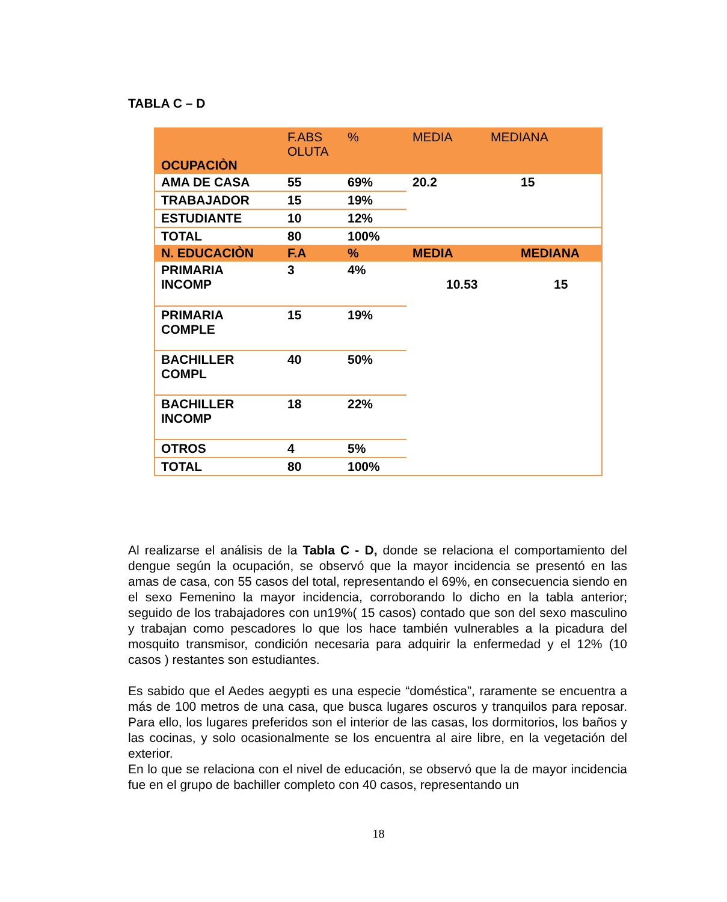TABLA C – D
| OCUPACIÒN | F.ABS OLUTA | % | MEDIA | MEDIANA |
| --- | --- | --- | --- | --- |
| AMA DE CASA | 55 | 69% | 20.2 | 15 |
| TRABAJADOR | 15 | 19% | | |
| ESTUDIANTE | 10 | 12% | | |
| TOTAL | 80 | 100% | | |
| N. EDUCACIÒN | F.A | % | MEDIA | MEDIANA |
| PRIMARIA INCOMP | 3 | 4% | 10.53 | 15 |
| PRIMARIA COMPLE | 15 | 19% | | |
| BACHILLER COMPL | 40 | 50% | | |
| BACHILLER INCOMP | 18 | 22% | | |
| OTROS | 4 | 5% | | |
| TOTAL | 80 | 100% | | |
Al realizarse el análisis de la Tabla C - D, donde se relaciona el comportamiento del dengue según la ocupación, se observó que la mayor incidencia se presentó en las amas de casa, con 55 casos del total, representando el 69%, en consecuencia siendo en el sexo Femenino la mayor incidencia, corroborando lo dicho en la tabla anterior; seguido de los trabajadores con un19%( 15 casos) contado que son del sexo masculino y trabajan como pescadores lo que los hace también vulnerables a la picadura del mosquito transmisor, condición necesaria para adquirir la enfermedad y el 12% (10 casos ) restantes son estudiantes.
Es sabido que el Aedes aegypti es una especie “doméstica”, raramente se encuentra a más de 100 metros de una casa, que busca lugares oscuros y tranquilos para reposar. Para ello, los lugares preferidos son el interior de las casas, los dormitorios, los baños y las cocinas, y solo ocasionalmente se los encuentra al aire libre, en la vegetación del exterior.
En lo que se relaciona con el nivel de educación, se observó que la de mayor incidencia fue en el grupo de bachiller completo con 40 casos, representando un
18